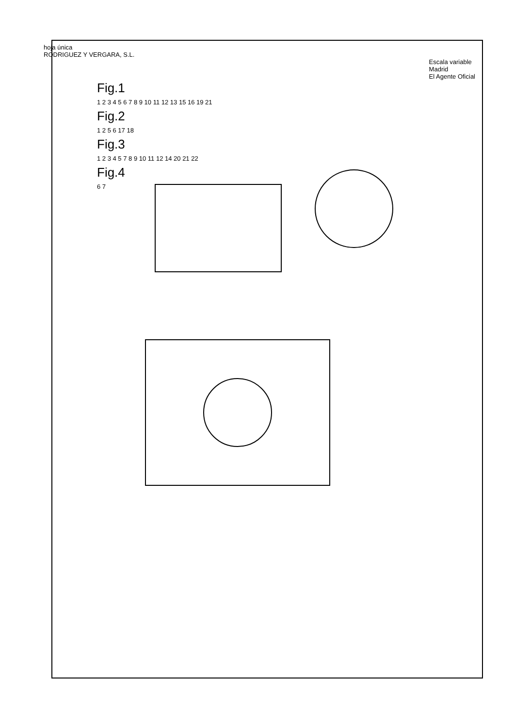hoja única
RODRIGUEZ Y VERGARA, S.L.
Fig.1
1 2 3 4 5 6 7 8 9 10 11 12 13 15 16 19 21
Fig.2
1 2 5 6 17 18
Fig.3
1 2 3 4 5 7 8 9 10 11 12 14 20 21 22
Fig.4
6 7
Escala variable
Madrid
El Agente Oficial